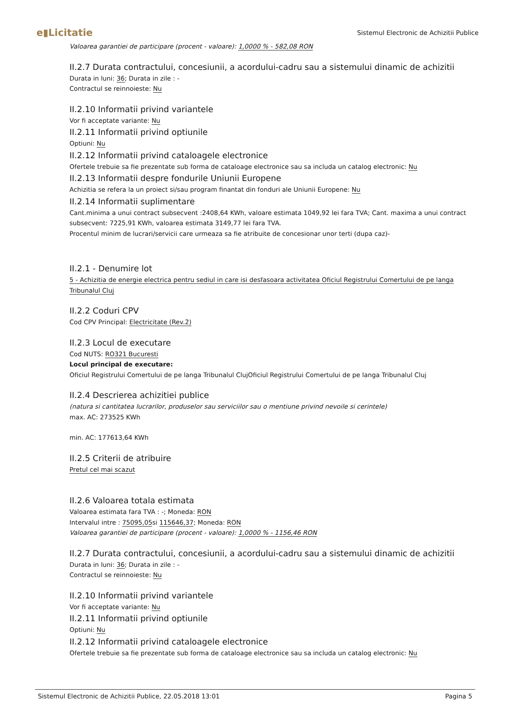e▮Licitatie
Sistemul Electronic de Achizitii Publice
Valoarea garantiei de participare (procent - valoare): 1,0000 % - 582,08 RON
II.2.7 Durata contractului, concesiunii, a acordului-cadru sau a sistemului dinamic de achizitii
Durata in luni: 36; Durata in zile : -
Contractul se reinnoieste: Nu
II.2.10 Informatii privind variantele
Vor fi acceptate variante: Nu
II.2.11 Informatii privind optiunile
Optiuni: Nu
II.2.12 Informatii privind cataloagele electronice
Ofertele trebuie sa fie prezentate sub forma de cataloage electronice sau sa includa un catalog electronic: Nu
II.2.13 Informatii despre fondurile Uniunii Europene
Achizitia se refera la un proiect si/sau program finantat din fonduri ale Uniunii Europene: Nu
II.2.14 Informatii suplimentare
Cant.minima a unui contract subsecvent :2408,64 KWh, valoare estimata 1049,92 lei fara TVA; Cant. maxima a unui contract subsecvent: 7225,91 KWh, valoarea estimata 3149,77 lei fara TVA.
Procentul minim de lucrari/servicii care urmeaza sa fie atribuite de concesionar unor terti (dupa caz)-
II.2.1 - Denumire lot
5 - Achizitia de energie electrica pentru sediul in care isi desfasoara activitatea Oficiul Registrului Comertului de pe langa Tribunalul Cluj
II.2.2 Coduri CPV
Cod CPV Principal: Electricitate (Rev.2)
II.2.3 Locul de executare
Cod NUTS: RO321 Bucuresti
Locul principal de executare:
Oficiul Registrului Comertului de pe langa Tribunalul ClujOficiul Registrului Comertului de pe langa Tribunalul Cluj
II.2.4 Descrierea achizitiei publice
(natura si cantitatea lucrarilor, produselor sau serviciilor sau o mentiune privind nevoile si cerintele)
max. AC: 273525 KWh
min. AC: 177613,64 KWh
II.2.5 Criterii de atribuire
Pretul cel mai scazut
II.2.6 Valoarea totala estimata
Valoarea estimata fara TVA : -; Moneda: RON
Intervalul intre : 75095,05si 115646,37; Moneda: RON
Valoarea garantiei de participare (procent - valoare): 1,0000 % - 1156,46 RON
II.2.7 Durata contractului, concesiunii, a acordului-cadru sau a sistemului dinamic de achizitii
Durata in luni: 36; Durata in zile : -
Contractul se reinnoieste: Nu
II.2.10 Informatii privind variantele
Vor fi acceptate variante: Nu
II.2.11 Informatii privind optiunile
Optiuni: Nu
II.2.12 Informatii privind cataloagele electronice
Ofertele trebuie sa fie prezentate sub forma de cataloage electronice sau sa includa un catalog electronic: Nu
Sistemul Electronic de Achizitii Publice, 22.05.2018 13:01 Pagina 5